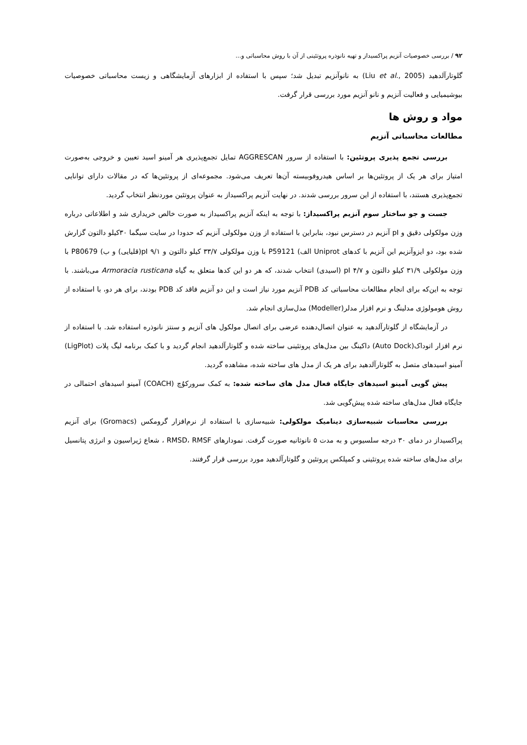۹۲ / بررسی خصوصیات آنزیم پراکسیداز و تهیه نانوذره پروتئینی از آن با روش محاسباتی و...
گلوتارآلدهید (Liu et al., 2005) به نانوآنزیم تبدیل شد؛ سپس با استفاده از ابزارهای آزمایشگاهی و زیست محاسباتی خصوصیات بیوشیمیایی و فعالیت آنزیم و نانو آنزیم مورد بررسی قرار گرفت.
مواد و روش ها
مطالعات محاسباتی آنزیم
بررسی تجمع پذیری پروتئین: با استفاده از سرور AGGRESCAN تمایل تجمع‌پذیری هر آمینو اسید تعیین و خروجی به‌صورت امتیاز برای هر یک از پروتئین‌ها بر اساس هیدروفوبیسته آن‌ها تعریف می‌شود. مجموعه‌ای از پروتئین‌ها که در مقالات دارای توانایی تجمع‌پذیری هستند، با استفاده از این سرور بررسی شدند. در نهایت آنزیم پراکسیداز به عنوان پروتئین موردنظر انتخاب گردید.
جست و جو ساختار سوم آنزیم پراکسیداز: با توجه به اینکه آنزیم پراکسیداز به صورت خالص خریداری شد و اطلاعاتی درباره وزن مولکولی دقیق و pI آنزیم در دسترس نبود، بنابراین با استفاده از وزن مولکولی آنزیم که حدودا در سایت سیگما ۳۰کیلو دالتون گزارش شده بود، دو ایزوآنزیم این آنزیم با کدهای Uniprot الف) P59121 با وزن مولکولی ۳۳/۷ کیلو دالتون و pI ۹/۱(قلیایی) و ب) P80679 با وزن مولکولی ۳۱/۹ کیلو دالتون و pI ۴/۷ (اسیدی) انتخاب شدند، که هر دو این کدها متعلق به گیاه Armoracia rusticana می‌باشند. با توجه به این‌که برای انجام مطالعات محاسباتی کد PDB آنزیم مورد نیاز است و این دو آنزیم فاقد کد PDB بودند، برای هر دو، با استفاده از روش هومولوژی مدلینگ و نرم افزار مدلر(Modeller) مدل‌سازی انجام شد.
در آزمایشگاه از گلوتارآلدهید به عنوان اتصال‌دهنده عرضی برای اتصال مولکول های آنزیم و سنتز نانوذره استفاده شد. با استفاده از نرم افزار اتوداک(Auto Dock) داکینگ بین مدل‌های پروتئینی ساخته شده و گلوتارآلدهید انجام گردید و با کمک برنامه لیگ پلات (LigPlot) آمینو اسیدهای متصل به گلوتارآلدهید برای هر یک از مدل های ساخته شده، مشاهده گردید.
پیش گویی آمینو اسیدهای جایگاه فعال مدل های ساخته شده: به کمک سرورکوُچ (COACH) آمینو اسیدهای احتمالی در جایگاه فعال مدل‌های ساخته شده پیش‌گویی شد.
بررسی محاسبات شبیه‌سازی دینامیک مولکولی: شبیه‌سازی با استفاده از نرم‌افزار گرومکس (Gromacs) برای آنزیم پراکسیداز در دمای ۳۰ درجه سلسیوس و به مدت ۵ نانوثانیه صورت گرفت. نمودارهای RMSD، RMSF ، شعاع ژیراسیون و انرژی پتانسیل برای مدل‌های ساخته شده پروتئینی و کمپلکس پروتئین و گلوتارآلدهید مورد بررسی قرار گرفتند.